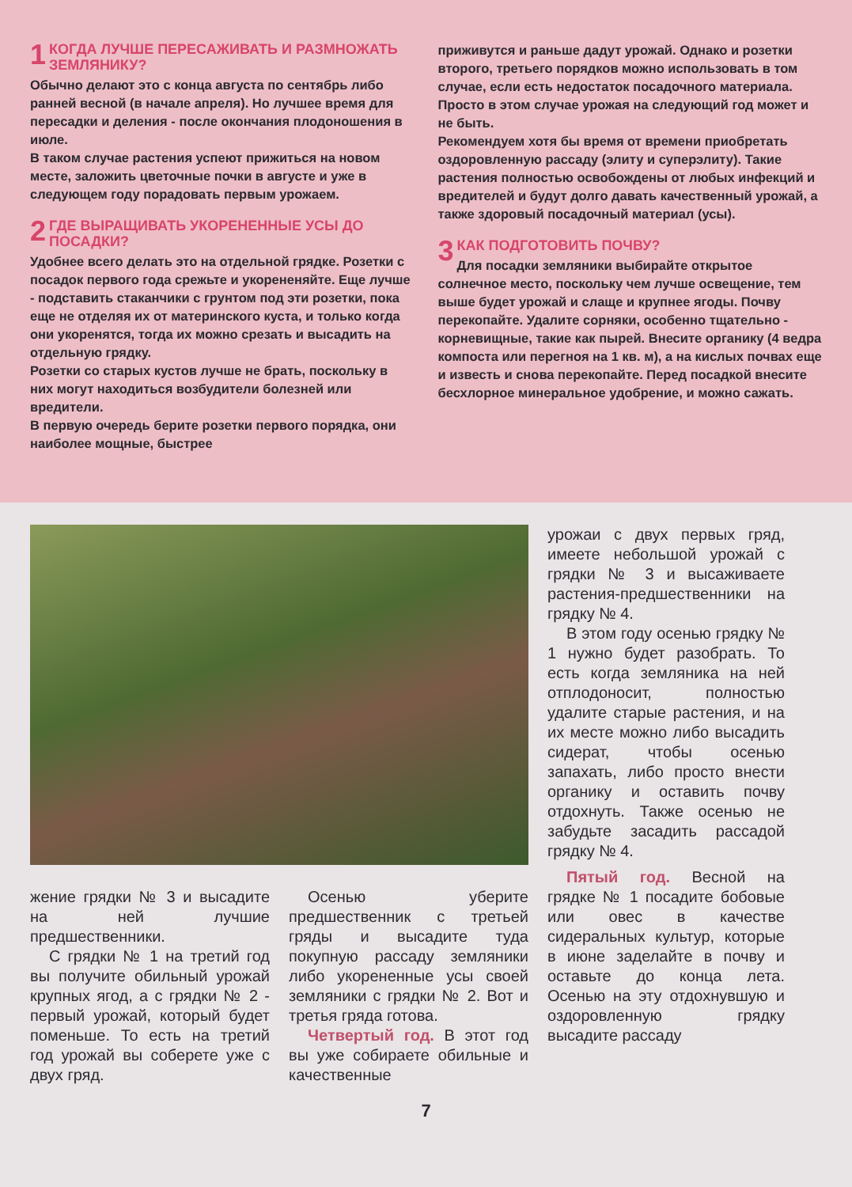1 КОГДА ЛУЧШЕ ПЕРЕСАЖИВАТЬ И РАЗМНОЖАТЬ ЗЕМЛЯНИКУ?
Обычно делают это с конца августа по сентябрь либо ранней весной (в начале апреля). Но лучшее время для пересадки и деления - после окончания плодоношения в июле.
В таком случае растения успеют прижиться на новом месте, заложить цветочные почки в августе и уже в следующем году порадовать первым урожаем.
2 ГДЕ ВЫРАЩИВАТЬ УКОРЕНЕННЫЕ УСЫ ДО ПОСАДКИ?
Удобнее всего делать это на отдельной грядке. Розетки с посадок первого года срежьте и укорененяйте. Еще лучше - подставить стаканчики с грунтом под эти розетки, пока еще не отделяя их от материнского куста, и только когда они укоренятся, тогда их можно срезать и высадить на отдельную грядку.
Розетки со старых кустов лучше не брать, поскольку в них могут находиться возбудители болезней или вредители.
В первую очередь берите розетки первого порядка, они наиболее мощные, быстрее
приживутся и раньше дадут урожай. Однако и розетки второго, третьего порядков можно использовать в том случае, если есть недостаток посадочного материала. Просто в этом случае урожая на следующий год может и не быть.
Рекомендуем хотя бы время от времени приобретать оздоровленную рассаду (элиту и суперэлиту). Такие растения полностью освобождены от любых инфекций и вредителей и будут долго давать качественный урожай, а также здоровый посадочный материал (усы).
3 КАК ПОДГОТОВИТЬ ПОЧВУ?
Для посадки земляники выбирайте открытое солнечное место, поскольку чем лучше освещение, тем выше будет урожай и слаще и крупнее ягоды. Почву перекопайте. Удалите сорняки, особенно тщательно - корневищные, такие как пырей. Внесите органику (4 ведра компоста или перегноя на 1 кв. м), а на кислых почвах еще и известь и снова перекопайте. Перед посадкой внесите бесхлорное минеральное удобрение, и можно сажать.
жение грядки № 3 и высадите на ней лучшие предшественники.
С грядки № 1 на третий год вы получите обильный урожай крупных ягод, а с грядки № 2 - первый урожай, который будет поменьше. То есть на третий год урожай вы соберете уже с двух гряд.
Осенью уберите предшественник с третьей гряды и высадите туда покупную рассаду земляники либо укорененные усы своей земляники с грядки № 2. Вот и третья гряда готова.
Четвертый год. В этот год вы уже собираете обильные и качественные
урожаи с двух первых гряд, имеете небольшой урожай с грядки № 3 и высаживаете растения-предшественники на грядку № 4.
В этом году осенью грядку № 1 нужно будет разобрать. То есть когда земляника на ней отплодоносит, полностью удалите старые растения, и на их месте можно либо высадить сидерат, чтобы осенью запахать, либо просто внести органику и оставить почву отдохнуть. Также осенью не забудьте засадить рассадой грядку № 4.
Пятый год. Весной на грядке № 1 посадите бобовые или овес в качестве сидеральных культур, которые в июне заделайте в почву и оставьте до конца лета. Осенью на эту отдохнувшую и оздоровленную грядку высадите рассаду
7